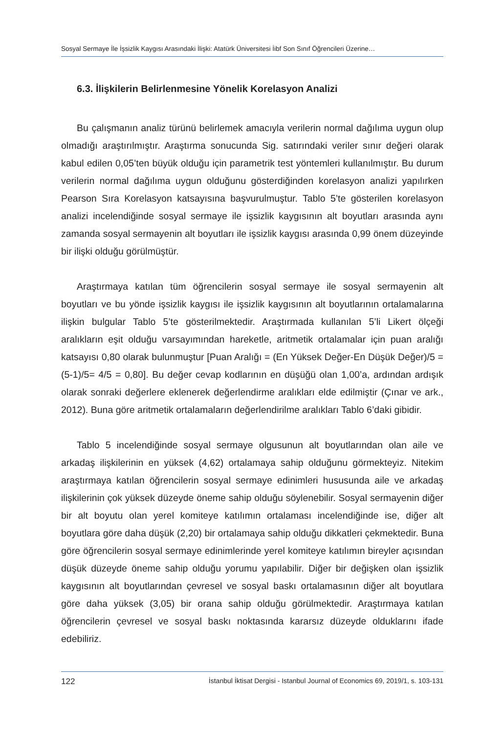Sosyal Sermaye İle İşsizlik Kaygısı Arasındaki İlişki: Atatürk Üniversitesi İibf Son Sınıf Öğrencileri Üzerine…
6.3. İlişkilerin Belirlenmesine Yönelik Korelasyon Analizi
Bu çalışmanın analiz türünü belirlemek amacıyla verilerin normal dağılıma uygun olup olmadığı araştırılmıştır. Araştırma sonucunda Sig. satırındaki veriler sınır değeri olarak kabul edilen 0,05’ten büyük olduğu için parametrik test yöntemleri kullanılmıştır. Bu durum verilerin normal dağılıma uygun olduğunu gösterdiğinden korelasyon analizi yapılırken Pearson Sıra Korelasyon katsayısına başvurulmuştur. Tablo 5’te gösterilen korelasyon analizi incelendiğinde sosyal sermaye ile işsizlik kaygısının alt boyutları arasında aynı zamanda sosyal sermayenin alt boyutları ile işsizlik kaygısı arasında 0,99 önem düzeyinde bir ilişki olduğu görülmüştür.
Araştırmaya katılan tüm öğrencilerin sosyal sermaye ile sosyal sermayenin alt boyutları ve bu yönde işsizlik kaygısı ile işsizlik kaygısının alt boyutlarının ortalamalarına ilişkin bulgular Tablo 5’te gösterilmektedir. Araştırmada kullanılan 5’li Likert ölçeği aralıkların eşit olduğu varsayımından hareketle, aritmetik ortalamalar için puan aralığı katsayısı 0,80 olarak bulunmuştur [Puan Aralığı = (En Yüksek Değer-En Düşük Değer)/5 = (5-1)/5= 4/5 = 0,80]. Bu değer cevap kodlarının en düşüğü olan 1,00’a, ardından ardışık olarak sonraki değerlere eklenerek değerlendirme aralıkları elde edilmiştir (Çınar ve ark., 2012). Buna göre aritmetik ortalamaların değerlendirilme aralıkları Tablo 6’daki gibidir.
Tablo 5 incelendiğinde sosyal sermaye olgusunun alt boyutlarından olan aile ve arkadaş ilişkilerinin en yüksek (4,62) ortalamaya sahip olduğunu görmekteyiz. Nitekim araştırmaya katılan öğrencilerin sosyal sermaye edinimleri hususunda aile ve arkadaş ilişkilerinin çok yüksek düzeyde öneme sahip olduğu söylenebilir. Sosyal sermayenin diğer bir alt boyutu olan yerel komiteye katılımın ortalaması incelendiğinde ise, diğer alt boyutlara göre daha düşük (2,20) bir ortalamaya sahip olduğu dikkatleri çekmektedir. Buna göre öğrencilerin sosyal sermaye edinimlerinde yerel komiteye katılımın bireyler açısından düşük düzeyde öneme sahip olduğu yorumu yapılabilir. Diğer bir değişken olan işsizlik kaygısının alt boyutlarından çevresel ve sosyal baskı ortalamasının diğer alt boyutlara göre daha yüksek (3,05) bir orana sahip olduğu görülmektedir. Araştırmaya katılan öğrencilerin çevresel ve sosyal baskı noktasında kararsız düzeyde olduklarını ifade edebiliriz.
122 İstanbul İktisat Dergisi - Istanbul Journal of Economics 69, 2019/1, s. 103-131